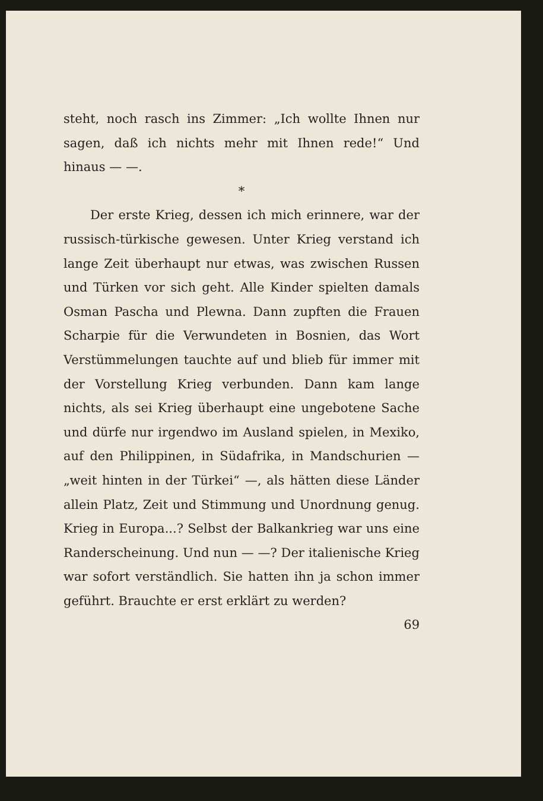steht, noch rasch ins Zimmer: „Ich wollte Ihnen nur sagen, daß ich nichts mehr mit Ihnen rede!“ Und hinaus — —.
*
Der erste Krieg, dessen ich mich erinnere, war der russisch-türkische gewesen. Unter Krieg verstand ich lange Zeit überhaupt nur etwas, was zwischen Russen und Türken vor sich geht. Alle Kinder spielten damals Osman Pascha und Plewna. Dann zupften die Frauen Scharpie für die Verwundeten in Bosnien, das Wort Verstümmelungen tauchte auf und blieb für immer mit der Vorstellung Krieg verbunden. Dann kam lange nichts, als sei Krieg überhaupt eine ungebotene Sache und dürfe nur irgendwo im Ausland spielen, in Mexiko, auf den Philippinen, in Südafrika, in Mandschurien — „weit hinten in der Türkei“ —, als hätten diese Länder allein Platz, Zeit und Stimmung und Unordnung genug. Krieg in Europa...? Selbst der Balkankrieg war uns eine Randerscheinung. Und nun — —? Der italienische Krieg war sofort verständlich. Sie hatten ihn ja schon immer geführt. Brauchte er erst erklärt zu werden?
69